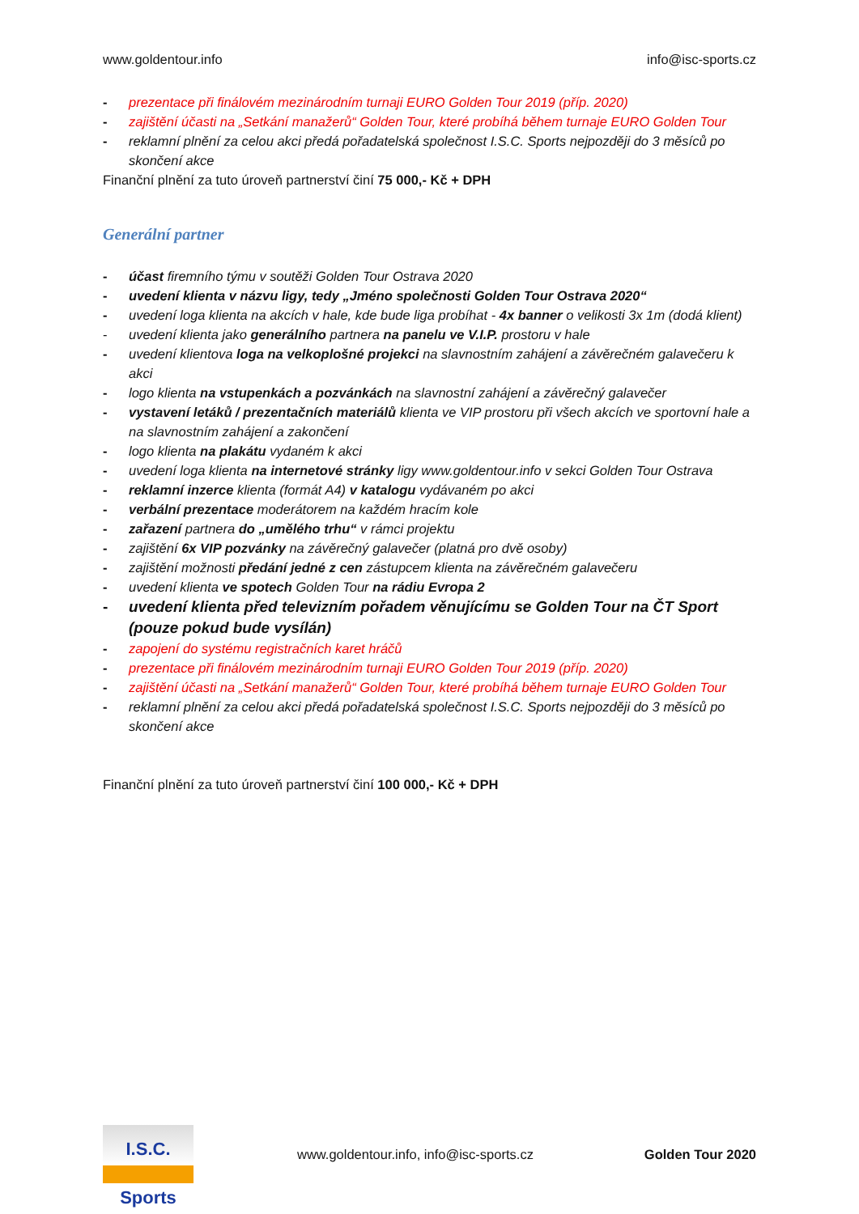www.goldentour.info info@isc-sports.cz
- prezentace při finálovém mezinárodním turnaji EURO Golden Tour 2019 (příp. 2020)
- zajištění účasti na „Setkání manažerů“ Golden Tour, které probíhá během turnaje EURO Golden Tour
- reklamní plnění za celou akci předá pořadatelská společnost I.S.C. Sports nejpozději do 3 měsíců po skončení akce
Finanční plnění za tuto úroveň partnerství činí 75 000,- Kč + DPH
Generální partner
- účast firemního týmu v soutěži Golden Tour Ostrava 2020
- uvedení klienta v názvu ligy, tedy „Jméno společnosti Golden Tour Ostrava 2020“
- uvedení loga klienta na akcích v hale, kde bude liga probíhat - 4x banner o velikosti 3x 1m (dodá klient)
- uvedení klienta jako generálního partnera na panelu ve V.I.P. prostoru v hale
- uvedení klientova loga na velkoplošné projekci na slavnostním zahájení a závěrečném galavečeru k akci
- logo klienta na vstupenkách a pozvánkách na slavnostní zahájení a závěrečný galavečer
- vystavení letáků / prezentačních materiálů klienta ve VIP prostoru při všech akcích ve sportovní hale a na slavnostním zahájení a zakončení
- logo klienta na plakátu vydaném k akci
- uvedení loga klienta na internetové stránky ligy www.goldentour.info v sekci Golden Tour Ostrava
- reklamní inzerce klienta (formát A4) v katalogu vydávaném po akci
- verbální prezentace moderátorem na každém hracím kole
- zařazení partnera do „umělého trhu“ v rámci projektu
- zajištění 6x VIP pozvánky na závěrečný galavečer (platná pro dvě osoby)
- zajištění možnosti předání jedné z cen zástupcem klienta na závěrečném galavečeru
- uvedení klienta ve spotech Golden Tour na rádiu Evropa 2
- uvedení klienta před televizním pořadem věnujícímu se Golden Tour na ČT Sport (pouze pokud bude vysílán)
- zapojení do systému registračních karet hráčů
- prezentace při finálovém mezinárodním turnaji EURO Golden Tour 2019 (příp. 2020)
- zajištění účasti na „Setkání manažerů“ Golden Tour, které probíhá během turnaje EURO Golden Tour
- reklamní plnění za celou akci předá pořadatelská společnost I.S.C. Sports nejpozději do 3 měsíců po skončení akce
Finanční plnění za tuto úroveň partnerství činí 100 000,- Kč + DPH
I.S.C. Sports
www.goldentour.info, info@isc-sports.cz Golden Tour 2020